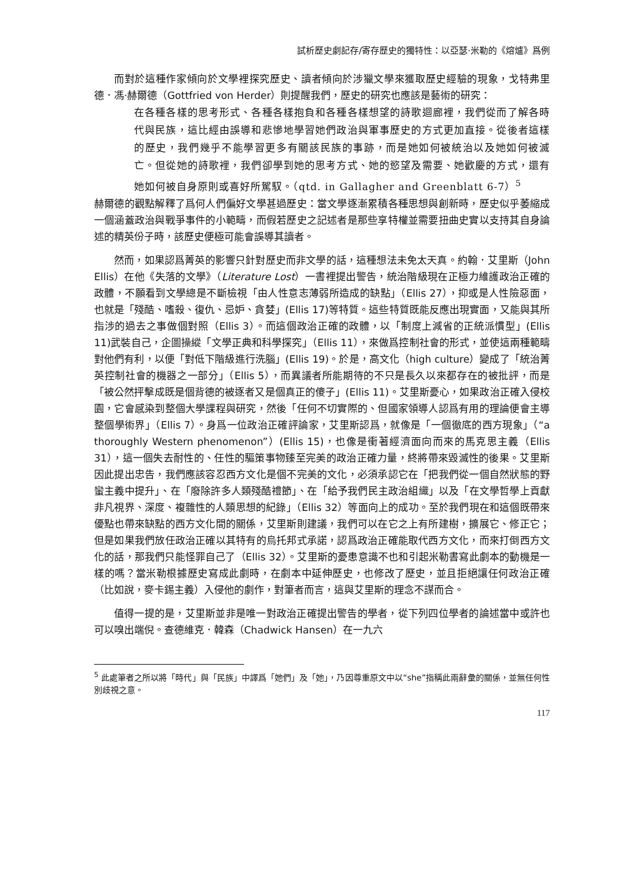試析歷史劇記存/寄存歷史的獨特性：以亞瑟·米勒的《熔爐》爲例
而對於這種作家傾向於文學裡探究歷史、讀者傾向於涉獵文學來獲取歷史經驗的現象，戈特弗里德．馮·赫爾德（Gottfried von Herder）則提醒我們，歷史的研究也應該是藝術的研究：
在各種各樣的思考形式、各種各樣抱負和各種各樣想望的詩歌迴廊裡，我們從而了解各時代與民族，這比經由誤導和悲慘地學習她們政治與軍事歷史的方式更加直接。從後者這樣的歷史，我們幾乎不能學習更多有關該民族的事跡，而是她如何被統治以及她如何被滅亡。但從她的詩歌裡，我們卻學到她的思考方式、她的慾望及需要、她歡慶的方式，還有她如何被自身原則或喜好所駕馭。（qtd. in Gallagher and Greenblatt 6-7）<sup>5</sup>
赫爾德的觀點解釋了爲何人們偏好文學甚過歷史：當文學逐漸累積各種思想與創新時，歷史似乎萎縮成一個涵蓋政治與戰爭事件的小範疇，而假若歷史之記述者是那些享特權並需要扭曲史實以支持其自身論述的精英份子時，該歷史便極可能會誤導其讀者。
然而，如果認爲菁英的影響只針對歷史而非文學的話，這種想法未免太天真。約翰．艾里斯（John Ellis）在他《失落的文學》（Literature Lost）一書裡提出警告，統治階級現在正極力維護政治正確的政體，不願看到文學總是不斷檢視「由人性意志薄弱所造成的缺點」（Ellis 27），抑或是人性險惡面，也就是「殘酷、嗜殺、復仇、忌妒、貪婪」(Ellis 17)等特質。這些特質既能反應出現實面，又能與其所指涉的過去之事做個對照（Ellis 3）。而這個政治正確的政體，以「制度上減省的正統派慣型」(Ellis 11)武裝自己，企圖操縱「文學正典和科學探究」（Ellis 11），來做爲控制社會的形式，並使這兩種範疇對他們有利，以便「對低下階級進行洗腦」(Ellis 19)。於是，高文化（high culture）變成了「統治菁英控制社會的機器之一部分」（Ellis 5），而異議者所能期待的不只是長久以來都存在的被批評，而是「被公然抨擊成既是個背德的被逐者又是個真正的傻子」(Ellis 11)。艾里斯憂心，如果政治正確入侵校園，它會感染到整個大學課程與研究，然後「任何不切實際的、但國家領導人認爲有用的理論便會主導整個學術界」（Ellis 7）。身爲一位政治正確評論家，艾里斯認爲，就像是「一個徹底的西方現象」（“a thoroughly Western phenomenon”）(Ellis 15)，也像是衝著經濟面向而來的馬克思主義（Ellis 31），這一個失去耐性的、任性的驅策事物臻至完美的政治正確力量，終將帶來毀滅性的後果。艾里斯因此提出忠告，我們應該容忍西方文化是個不完美的文化，必須承認它在「把我們從一個自然狀態的野蠻主義中提升」、在「廢除許多人類殘酷禮節」、在「給予我們民主政治組織」以及「在文學哲學上貢獻非凡視界、深度、複雜性的人類思想的紀錄」（Ellis 32）等面向上的成功。至於我們現在和這個既帶來優點也帶來缺點的西方文化間的關係，艾里斯則建議，我們可以在它之上有所建樹，擴展它、修正它；但是如果我們放任政治正確以其特有的烏托邦式承諾，認爲政治正確能取代西方文化，而來打倒西方文化的話，那我們只能怪罪自己了（Ellis 32）。艾里斯的憂患意識不也和引起米勒書寫此劇本的動機是一樣的嗎？當米勒根據歷史寫成此劇時，在劇本中延伸歷史，也修改了歷史，並且拒絕讓任何政治正確（比如說，麥卡錫主義）入侵他的劇作，對筆者而言，這與艾里斯的理念不謀而合。
值得一提的是，艾里斯並非是唯一對政治正確提出警告的學者，從下列四位學者的論述當中或許也可以嗅出端倪。查德維克．韓森（Chadwick Hansen）在一九六
<sup>5</sup> 此處筆者之所以將「時代」與「民族」中譯爲「她們」及「她」，乃因尊重原文中以“she”指稱此兩辭彙的關係，並無任何性別歧視之意。
117